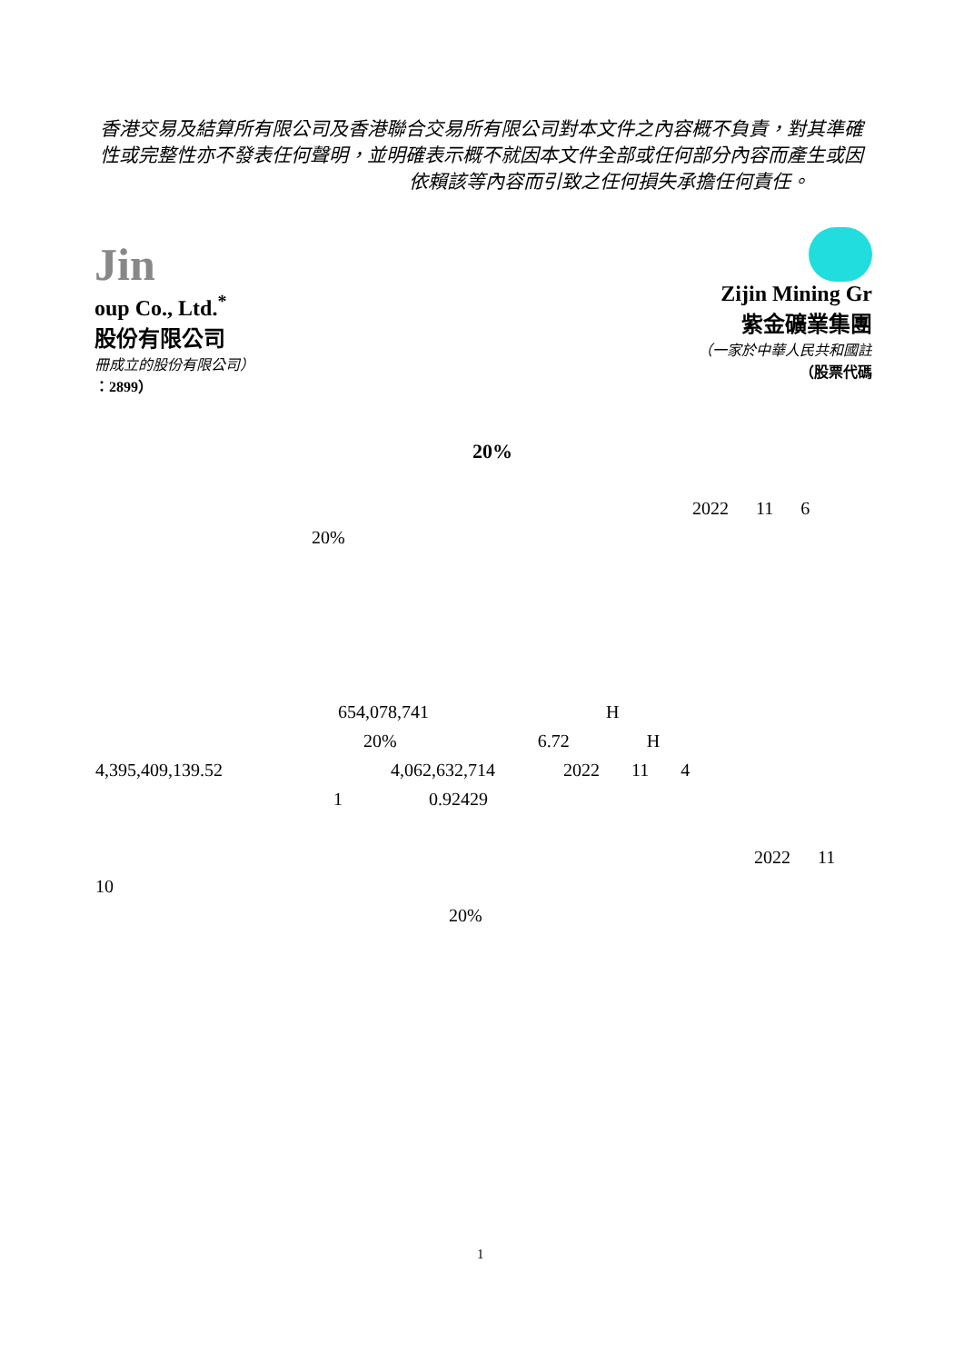香港交易及結算所有限公司及香港聯合交易所有限公司對本文件之內容概不負責，對其準確性或完整性亦不發表任何聲明，並明確表示概不就因本文件全部或任何部分內容而產生或因
依賴該等內容而引致之任何損失承擔任何責任。
Jin
oup Co., Ltd.<sup>*</sup>
股份有限公司
冊成立的股份有限公司）
：2899）
Zijin Mining Gr
紫金礦業集團
（一家於中華人民共和國註
（股票代碼
20%
2022 11 6
20%
654,078,741 H
20% 6.72 H
4,395,409,139.52 4,062,632,714 2022 11 4
1 0.92429
2022 11
10
20%
1